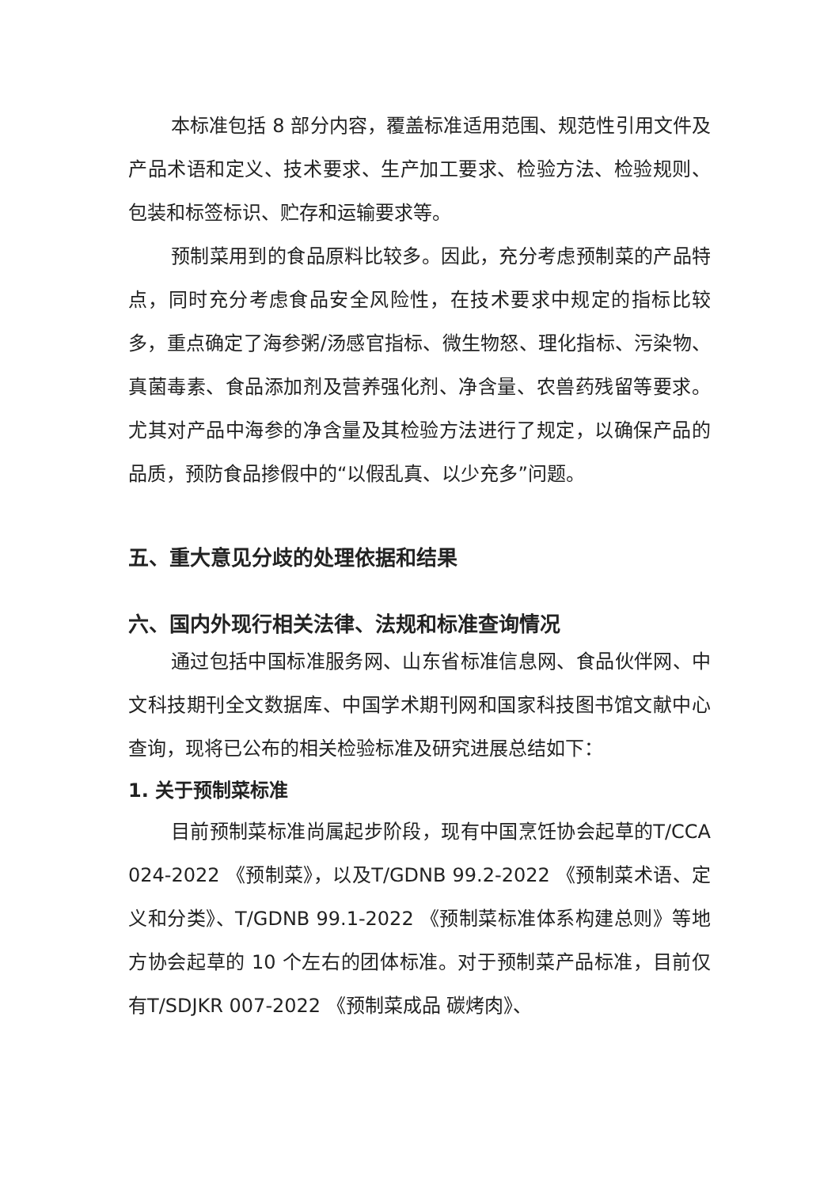本标准包括 8 部分内容，覆盖标准适用范围、规范性引用文件及产品术语和定义、技术要求、生产加工要求、检验方法、检验规则、包装和标签标识、贮存和运输要求等。
预制菜用到的食品原料比较多。因此，充分考虑预制菜的产品特点，同时充分考虑食品安全风险性，在技术要求中规定的指标比较多，重点确定了海参粥/汤感官指标、微生物怒、理化指标、污染物、真菌毒素、食品添加剂及营养强化剂、净含量、农兽药残留等要求。尤其对产品中海参的净含量及其检验方法进行了规定，以确保产品的品质，预防食品掺假中的“以假乱真、以少充多”问题。
五、重大意见分歧的处理依据和结果
六、国内外现行相关法律、法规和标准查询情况
通过包括中国标准服务网、山东省标准信息网、食品伙伴网、中文科技期刊全文数据库、中国学术期刊网和国家科技图书馆文献中心查询，现将已公布的相关检验标准及研究进展总结如下：
1. 关于预制菜标准
目前预制菜标准尚属起步阶段，现有中国烹饪协会起草的T/CCA 024-2022 《预制菜》，以及T/GDNB 99.2-2022 《预制菜术语、定义和分类》、T/GDNB 99.1-2022 《预制菜标准体系构建总则》等地方协会起草的 10 个左右的团体标准。对于预制菜产品标准，目前仅有T/SDJKR 007-2022 《预制菜成品 碳烤肉》、